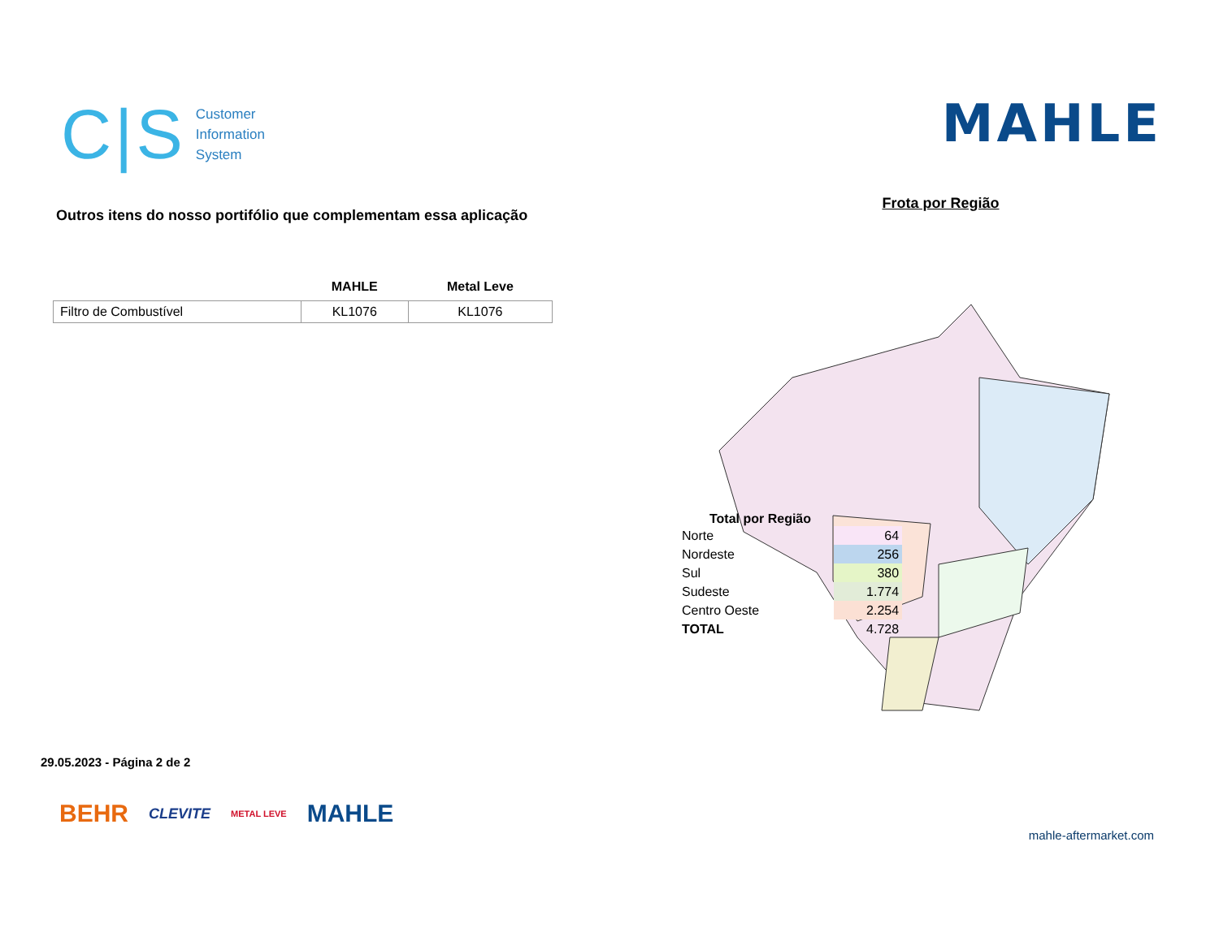C|S Customer
Information
System
MAHLE
Outros itens do nosso portifólio que complementam essa aplicação
| | MAHLE | Metal Leve |
| --- | --- | --- |
| Filtro de Combustível | KL1076 | KL1076 |
Frota por Região
Total por Região
| Norte | | 64 |
| Nordeste | | 256 |
| Sul | | 380 |
| Sudeste | | 1.774 |
| Centro Oeste | | 2.254 |
| TOTAL | | 4.728 |
29.05.2023 - Página 2 de 2
BEHR CLEVITE METAL LEVE MAHLE
mahle-aftermarket.com